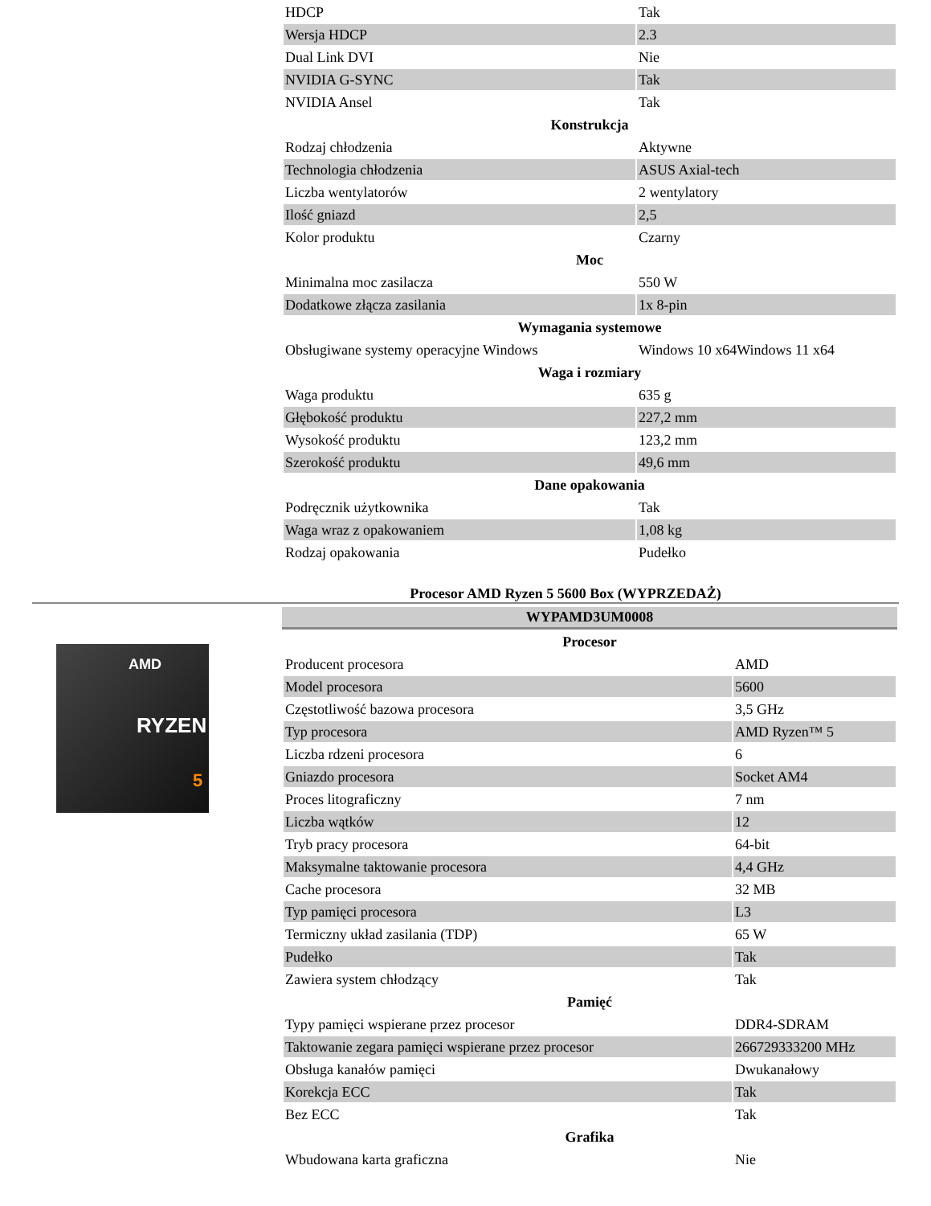| HDCP | Tak |
| Wersja HDCP | 2.3 |
| Dual Link DVI | Nie |
| NVIDIA G-SYNC | Tak |
| NVIDIA Ansel | Tak |
| Konstrukcja | |
| Rodzaj chłodzenia | Aktywne |
| Technologia chłodzenia | ASUS Axial-tech |
| Liczba wentylatorów | 2 wentylatory |
| Ilość gniazd | 2,5 |
| Kolor produktu | Czarny |
| Moc | |
| Minimalna moc zasilacza | 550 W |
| Dodatkowe złącza zasilania | 1x 8-pin |
| Wymagania systemowe | |
| Obsługiwane systemy operacyjne Windows | Windows 10 x64Windows 11 x64 |
| Waga i rozmiary | |
| Waga produktu | 635 g |
| Głębokość produktu | 227,2 mm |
| Wysokość produktu | 123,2 mm |
| Szerokość produktu | 49,6 mm |
| Dane opakowania | |
| Podręcznik użytkownika | Tak |
| Waga wraz z opakowaniem | 1,08 kg |
| Rodzaj opakowania | Pudełko |
Procesor AMD Ryzen 5 5600 Box (WYPRZEDAŻ)
AMD
RYZEN
5
WYPAMD3UM0008
| Procesor | |
| Producent procesora | AMD |
| Model procesora | 5600 |
| Częstotliwość bazowa procesora | 3,5 GHz |
| Typ procesora | AMD Ryzen™ 5 |
| Liczba rdzeni procesora | 6 |
| Gniazdo procesora | Socket AM4 |
| Proces litograficzny | 7 nm |
| Liczba wątków | 12 |
| Tryb pracy procesora | 64-bit |
| Maksymalne taktowanie procesora | 4,4 GHz |
| Cache procesora | 32 MB |
| Typ pamięci procesora | L3 |
| Termiczny układ zasilania (TDP) | 65 W |
| Pudełko | Tak |
| Zawiera system chłodzący | Tak |
| Pamięć | |
| Typy pamięci wspierane przez procesor | DDR4-SDRAM |
| Taktowanie zegara pamięci wspierane przez procesor | 266729333200 MHz |
| Obsługa kanałów pamięci | Dwukanałowy |
| Korekcja ECC | Tak |
| Bez ECC | Tak |
| Grafika | |
| Wbudowana karta graficzna | Nie |